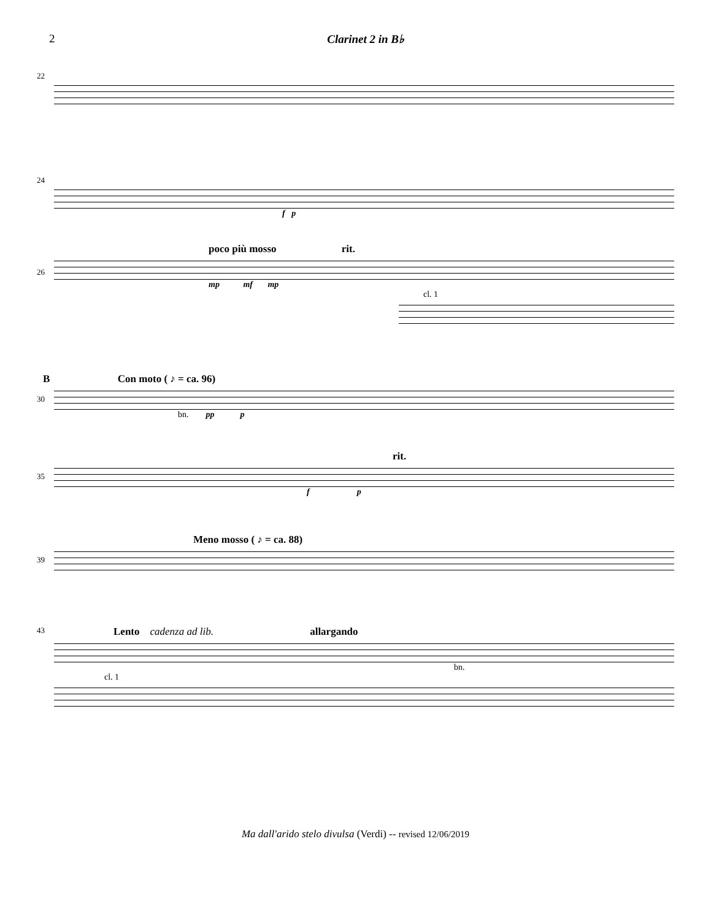2 Clarinet 2 in B♭
22
24
f p
poco più mosso rit.
26
mp mf mp
cl. 1
B Con moto ( ♪ = ca. 96)
30
bn. pp p
rit.
35
f p
Meno mosso ( ♪ = ca. 88)
39
Lento cadenza ad lib. allargando
43
bn.
cl. 1
Ma dall'arido stelo divulsa (Verdi) -- revised 12/06/2019